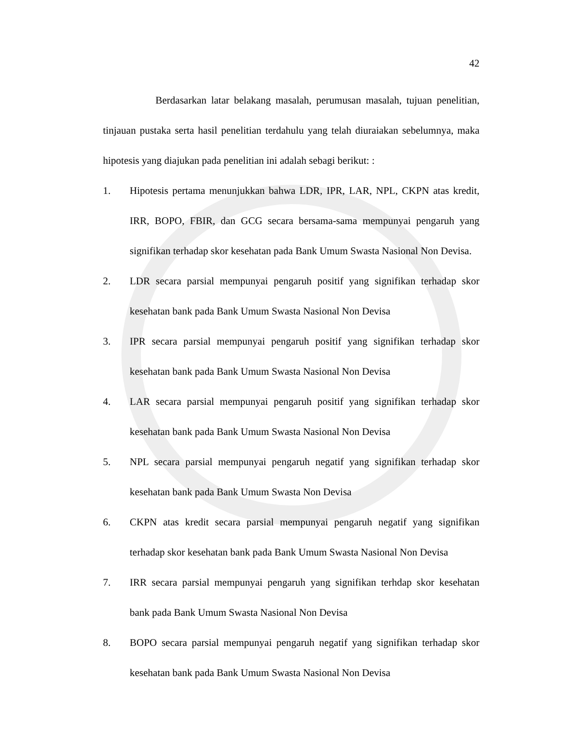42
Berdasarkan latar belakang masalah, perumusan masalah, tujuan penelitian, tinjauan pustaka serta hasil penelitian terdahulu yang telah diuraiakan sebelumnya, maka hipotesis yang diajukan pada penelitian ini adalah sebagi berikut: :
1. Hipotesis pertama menunjukkan bahwa LDR, IPR, LAR, NPL, CKPN atas kredit, IRR, BOPO, FBIR, dan GCG secara bersama-sama mempunyai pengaruh yang signifikan terhadap skor kesehatan pada Bank Umum Swasta Nasional Non Devisa.
2. LDR secara parsial mempunyai pengaruh positif yang signifikan terhadap skor kesehatan bank pada Bank Umum Swasta Nasional Non Devisa
3. IPR secara parsial mempunyai pengaruh positif yang signifikan terhadap skor kesehatan bank pada Bank Umum Swasta Nasional Non Devisa
4. LAR secara parsial mempunyai pengaruh positif yang signifikan terhadap skor kesehatan bank pada Bank Umum Swasta Nasional Non Devisa
5. NPL secara parsial mempunyai pengaruh negatif yang signifikan terhadap skor kesehatan bank pada Bank Umum Swasta Non Devisa
6. CKPN atas kredit secara parsial mempunyai pengaruh negatif yang signifikan terhadap skor kesehatan bank pada Bank Umum Swasta Nasional Non Devisa
7. IRR secara parsial mempunyai pengaruh yang signifikan terhdap skor kesehatan bank pada Bank Umum Swasta Nasional Non Devisa
8. BOPO secara parsial mempunyai pengaruh negatif yang signifikan terhadap skor kesehatan bank pada Bank Umum Swasta Nasional Non Devisa